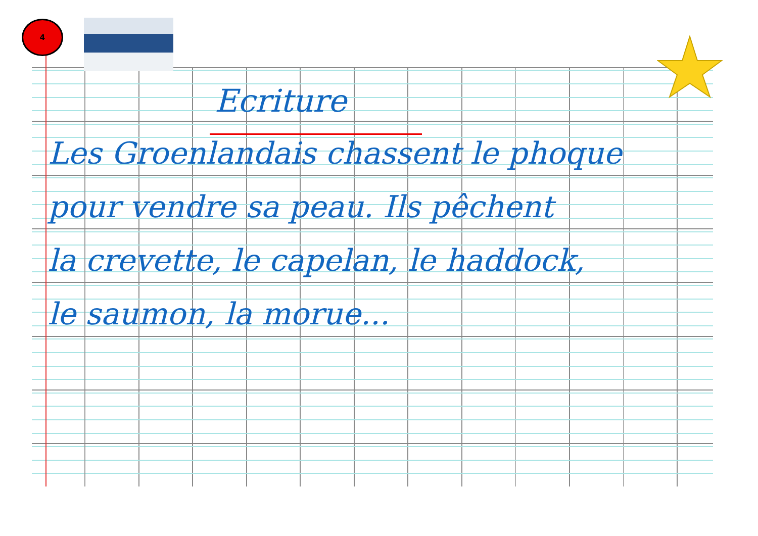4
Ecriture
Les Groenlandais chassent le phoque
pour vendre sa peau. Ils pêchent
la crevette, le capelan, le haddock,
le saumon, la morue...